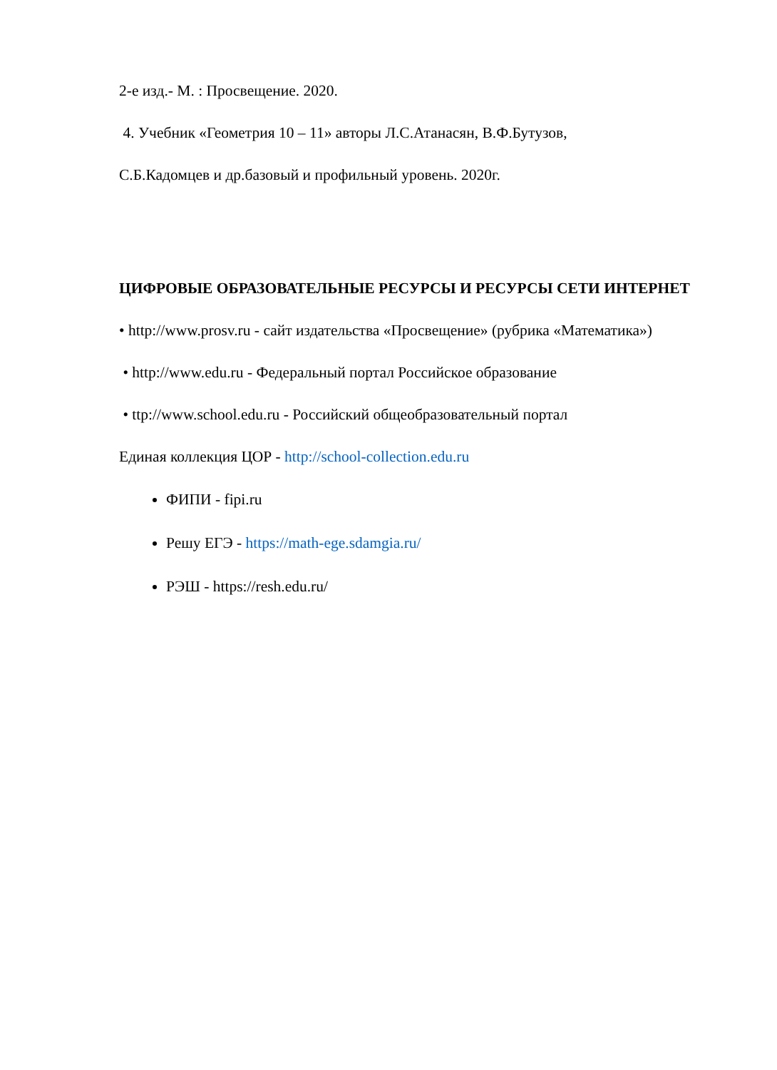2-е изд.- М. : Просвещение. 2020.
4. Учебник «Геометрия 10 – 11» авторы Л.С.Атанасян, В.Ф.Бутузов,
С.Б.Кадомцев и др.базовый и профильный уровень. 2020г.
ЦИФРОВЫЕ ОБРАЗОВАТЕЛЬНЫЕ РЕСУРСЫ И РЕСУРСЫ СЕТИ ИНТЕРНЕТ
• http://www.prosv.ru - сайт издательства «Просвещение» (рубрика «Математика»)
• http://www.edu.ru - Федеральный портал Российское образование
• ttp://www.school.edu.ru - Российский общеобразовательный портал
Единая коллекция ЦОР - http://school-collection.edu.ru
ФИПИ - fipi.ru
Решу ЕГЭ - https://math-ege.sdamgia.ru/
РЭШ - https://resh.edu.ru/